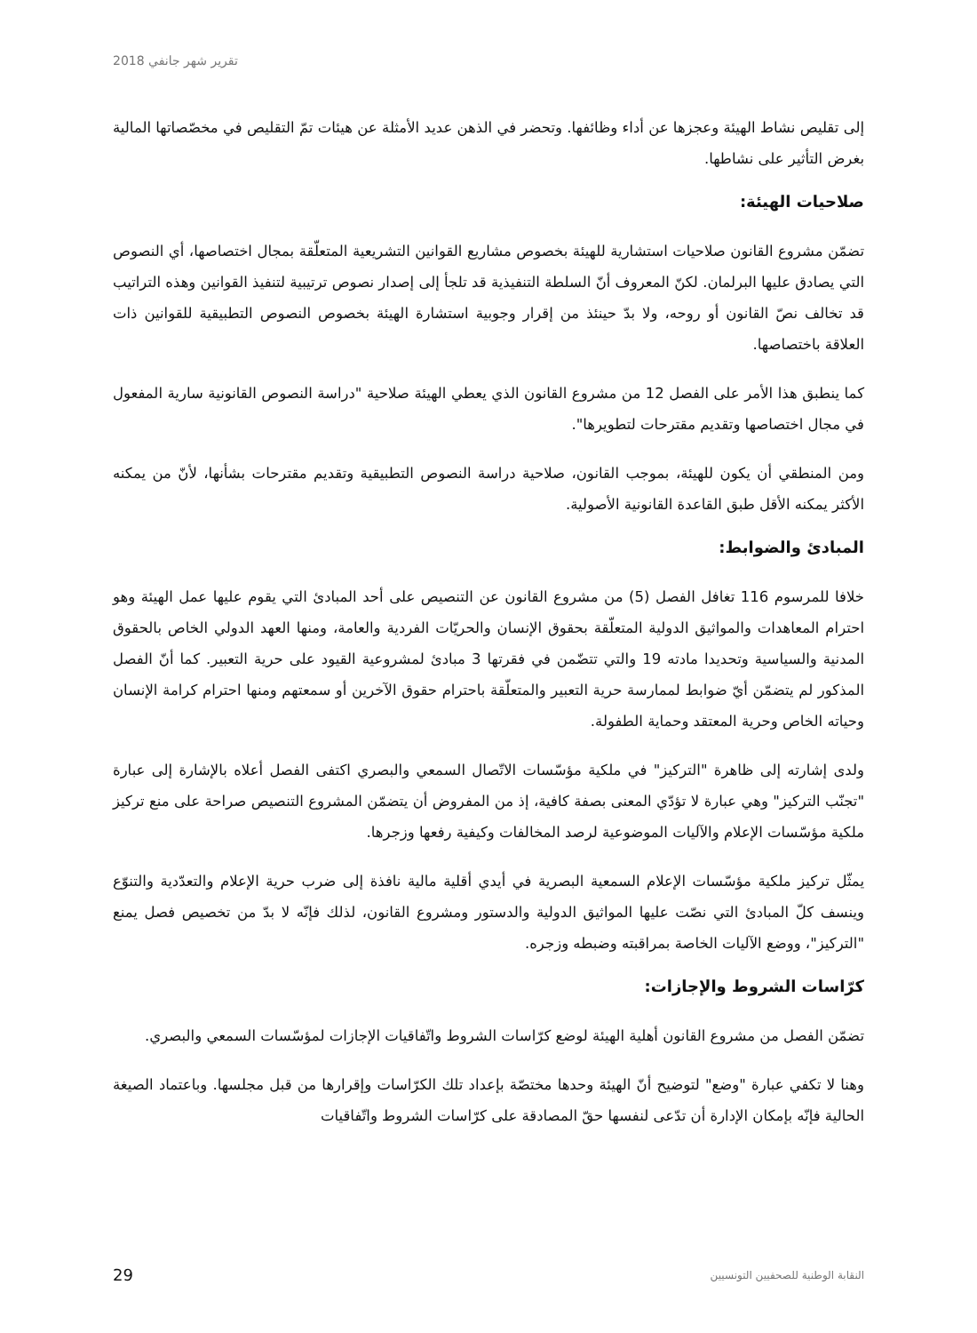تقرير شهر جانفي 2018
إلى تقليص نشاط الهيئة وعجزها عن أداء وظائفها. وتحضر في الذهن عديد الأمثلة عن هيئات تمّ التقليص في مخصّصاتها المالية بغرض التأثير على نشاطها.
صلاحيات الهيئة:
تضمّن مشروع القانون صلاحيات استشارية للهيئة بخصوص مشاريع القوانين التشريعية المتعلّقة بمجال اختصاصها، أي النصوص التي يصادق عليها البرلمان. لكنّ المعروف أنّ السلطة التنفيذية قد تلجأ إلى إصدار نصوص ترتيبية لتنفيذ القوانين وهذه التراتيب قد تخالف نصّ القانون أو روحه، ولا بدّ حينئذ من إقرار وجوبية استشارة الهيئة بخصوص النصوص التطبيقية للقوانين ذات العلاقة باختصاصها.
كما ينطبق هذا الأمر على الفصل 12 من مشروع القانون الذي يعطي الهيئة صلاحية "دراسة النصوص القانونية سارية المفعول في مجال اختصاصها وتقديم مقترحات لتطويرها".
ومن المنطقي أن يكون للهيئة، بموجب القانون، صلاحية دراسة النصوص التطبيقية وتقديم مقترحات بشأنها، لأنّ من يمكنه الأكثر يمكنه الأقل طبق القاعدة القانونية الأصولية.
المبادئ والضوابط:
خلافا للمرسوم 116 تغافل الفصل (5) من مشروع القانون عن التنصيص على أحد المبادئ التي يقوم عليها عمل الهيئة وهو احترام المعاهدات والمواثيق الدولية المتعلّقة بحقوق الإنسان والحريّات الفردية والعامة، ومنها العهد الدولي الخاص بالحقوق المدنية والسياسية وتحديدا مادته 19 والتي تتضّمن في فقرتها 3 مبادئ لمشروعية القيود على حرية التعبير. كما أنّ الفصل المذكور لم يتضمّن أيّ ضوابط لممارسة حرية التعبير والمتعلّقة باحترام حقوق الآخرين أو سمعتهم ومنها احترام كرامة الإنسان وحياته الخاص وحرية المعتقد وحماية الطفولة.
ولدى إشارته إلى ظاهرة "التركيز" في ملكية مؤسّسات الاتّصال السمعي والبصري اكتفى الفصل أعلاه بالإشارة إلى عبارة "تجنّب التركيز" وهي عبارة لا تؤدّي المعنى بصفة كافية، إذ من المفروض أن يتضمّن المشروع التنصيص صراحة على منع تركيز ملكية مؤسّسات الإعلام والآليات الموضوعية لرصد المخالفات وكيفية رفعها وزجرها.
يمثّل تركيز ملكية مؤسّسات الإعلام السمعية البصرية في أيدي أقلية مالية نافذة إلى ضرب حرية الإعلام والتعدّدية والتنوّع وينسف كلّ المبادئ التي نصّت عليها المواثيق الدولية والدستور ومشروع القانون، لذلك فإنّه لا بدّ من تخصيص فصل يمنع "التركيز"، ووضع الآليات الخاصة بمراقبته وضبطه وزجره.
كرّاسات الشروط والإجازات:
تضمّن الفصل من مشروع القانون أهلية الهيئة لوضع كرّاسات الشروط واتّفاقيات الإجازات لمؤسّسات السمعي والبصري.
وهنا لا تكفي عبارة "وضع" لتوضيح أنّ الهيئة وحدها مختصّة بإعداد تلك الكرّاسات وإقرارها من قبل مجلسها. وباعتماد الصيغة الحالية فإنّه بإمكان الإدارة أن تدّعى لنفسها حقّ المصادقة على كرّاسات الشروط واتّفاقيات
29 النقابة الوطنية للصحفيين التونسيين